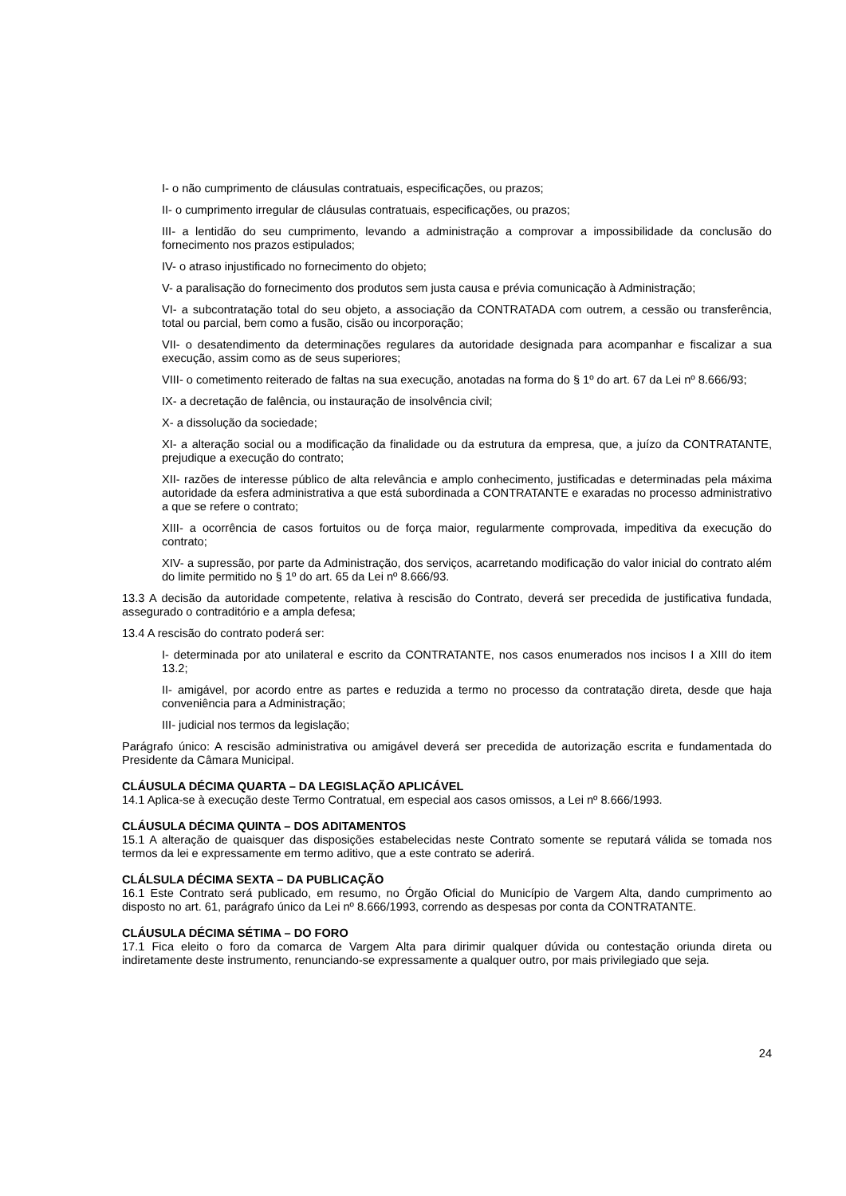I- o não cumprimento de cláusulas contratuais, especificações, ou prazos;
II- o cumprimento irregular de cláusulas contratuais, especificações, ou prazos;
III- a lentidão do seu cumprimento, levando a administração a comprovar a impossibilidade da conclusão do fornecimento nos prazos estipulados;
IV- o atraso injustificado no fornecimento do objeto;
V- a paralisação do fornecimento dos produtos sem justa causa e prévia comunicação à Administração;
VI- a subcontratação total do seu objeto, a associação da CONTRATADA com outrem, a cessão ou transferência, total ou parcial, bem como a fusão, cisão ou incorporação;
VII- o desatendimento da determinações regulares da autoridade designada para acompanhar e fiscalizar a sua execução, assim como as de seus superiores;
VIII- o cometimento reiterado de faltas na sua execução, anotadas na forma do § 1º do art. 67 da Lei nº 8.666/93;
IX- a decretação de falência, ou instauração de insolvência civil;
X- a dissolução da sociedade;
XI- a alteração social ou a modificação da finalidade ou da estrutura da empresa, que, a juízo da CONTRATANTE, prejudique a execução do contrato;
XII- razões de interesse público de alta relevância e amplo conhecimento, justificadas e determinadas pela máxima autoridade da esfera administrativa a que está subordinada a CONTRATANTE e exaradas no processo administrativo a que se refere o contrato;
XIII- a ocorrência de casos fortuitos ou de força maior, regularmente comprovada, impeditiva da execução do contrato;
XIV- a supressão, por parte da Administração, dos serviços, acarretando modificação do valor inicial do contrato além do limite permitido no § 1º do art. 65 da Lei nº 8.666/93.
13.3 A decisão da autoridade competente, relativa à rescisão do Contrato, deverá ser precedida de justificativa fundada, assegurado o contraditório e a ampla defesa;
13.4 A rescisão do contrato poderá ser:
I- determinada por ato unilateral e escrito da CONTRATANTE, nos casos enumerados nos incisos I a XIII do item 13.2;
II- amigável, por acordo entre as partes e reduzida a termo no processo da contratação direta, desde que haja conveniência para a Administração;
III- judicial nos termos da legislação;
Parágrafo único: A rescisão administrativa ou amigável deverá ser precedida de autorização escrita e fundamentada do Presidente da Câmara Municipal.
CLÁUSULA DÉCIMA QUARTA – DA LEGISLAÇÃO APLICÁVEL
14.1 Aplica-se à execução deste Termo Contratual, em especial aos casos omissos, a Lei nº 8.666/1993.
CLÁUSULA DÉCIMA QUINTA – DOS ADITAMENTOS
15.1 A alteração de quaisquer das disposições estabelecidas neste Contrato somente se reputará válida se tomada nos termos da lei e expressamente em termo aditivo, que a este contrato se aderirá.
CLÁLSULA DÉCIMA SEXTA – DA PUBLICAÇÃO
16.1 Este Contrato será publicado, em resumo, no Órgão Oficial do Município de Vargem Alta, dando cumprimento ao disposto no art. 61, parágrafo único da Lei nº 8.666/1993, correndo as despesas por conta da CONTRATANTE.
CLÁUSULA DÉCIMA SÉTIMA – DO FORO
17.1 Fica eleito o foro da comarca de Vargem Alta para dirimir qualquer dúvida ou contestação oriunda direta ou indiretamente deste instrumento, renunciando-se expressamente a qualquer outro, por mais privilegiado que seja.
24